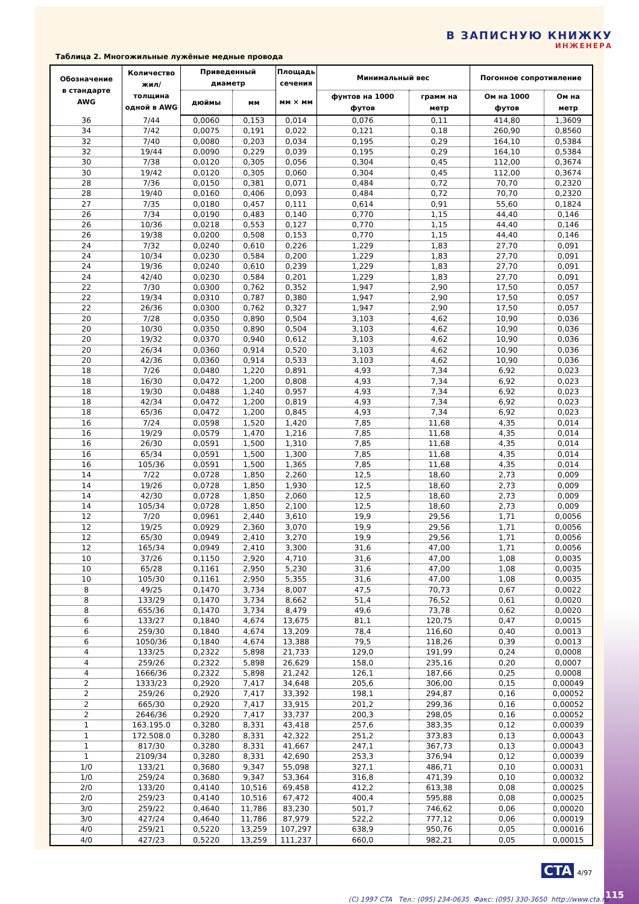В ЗАПИСНУЮ КНИЖКУ
ИНЖЕНЕРА
Таблица 2. Многожильные лужёные медные провода
| Обозначение в стандарте AWG | Количество жил/толщина одной в AWG | Приведенный диаметр | | Площадь сечения | Минимальный вес | | Погонное сопротивление | |
| --- | --- | --- | --- | --- | --- | --- | --- | --- |
| | | дюймы | мм | мм × мм | фунтов на 1000 футов | грамм на метр | Ом на 1000 футов | Ом на метр |
| 36 | 7/44 | 0,0060 | 0,153 | 0,014 | 0,076 | 0,11 | 414,80 | 1,3609 |
| 34 | 7/42 | 0,0075 | 0,191 | 0,022 | 0,121 | 0,18 | 260,90 | 0,8560 |
| 32 | 7/40 | 0,0080 | 0,203 | 0,034 | 0,195 | 0,29 | 164,10 | 0,5384 |
| 32 | 19/44 | 0,0090 | 0,229 | 0,039 | 0,195 | 0,29 | 164,10 | 0,5384 |
| 30 | 7/38 | 0,0120 | 0,305 | 0,056 | 0,304 | 0,45 | 112,00 | 0,3674 |
| 30 | 19/42 | 0,0120 | 0,305 | 0,060 | 0,304 | 0,45 | 112,00 | 0,3674 |
| 28 | 7/36 | 0,0150 | 0,381 | 0,071 | 0,484 | 0,72 | 70,70 | 0,2320 |
| 28 | 19/40 | 0,0160 | 0,406 | 0,093 | 0,484 | 0,72 | 70,70 | 0,2320 |
| 27 | 7/35 | 0,0180 | 0,457 | 0,111 | 0,614 | 0,91 | 55,60 | 0,1824 |
| 26 | 7/34 | 0,0190 | 0,483 | 0,140 | 0,770 | 1,15 | 44,40 | 0,146 |
| 26 | 10/36 | 0,0218 | 0,553 | 0,127 | 0,770 | 1,15 | 44,40 | 0,146 |
| 26 | 19/38 | 0,0200 | 0,508 | 0,153 | 0,770 | 1,15 | 44,40 | 0,146 |
| 24 | 7/32 | 0,0240 | 0,610 | 0,226 | 1,229 | 1,83 | 27,70 | 0,091 |
| 24 | 10/34 | 0,0230 | 0,584 | 0,200 | 1,229 | 1,83 | 27,70 | 0,091 |
| 24 | 19/36 | 0,0240 | 0,610 | 0,239 | 1,229 | 1,83 | 27,70 | 0,091 |
| 24 | 42/40 | 0,0230 | 0,584 | 0,201 | 1,229 | 1,83 | 27,70 | 0,091 |
| 22 | 7/30 | 0,0300 | 0,762 | 0,352 | 1,947 | 2,90 | 17,50 | 0,057 |
| 22 | 19/34 | 0,0310 | 0,787 | 0,380 | 1,947 | 2,90 | 17,50 | 0,057 |
| 22 | 26/36 | 0,0300 | 0,762 | 0,327 | 1,947 | 2,90 | 17,50 | 0,057 |
| 20 | 7/28 | 0,0350 | 0,890 | 0,504 | 3,103 | 4,62 | 10,90 | 0,036 |
| 20 | 10/30 | 0,0350 | 0,890 | 0,504 | 3,103 | 4,62 | 10,90 | 0,036 |
| 20 | 19/32 | 0,0370 | 0,940 | 0,612 | 3,103 | 4,62 | 10,90 | 0,036 |
| 20 | 26/34 | 0,0360 | 0,914 | 0,520 | 3,103 | 4,62 | 10,90 | 0,036 |
| 20 | 42/36 | 0,0360 | 0,914 | 0,533 | 3,103 | 4,62 | 10,90 | 0,036 |
| 18 | 7/26 | 0,0480 | 1,220 | 0,891 | 4,93 | 7,34 | 6,92 | 0,023 |
| 18 | 16/30 | 0,0472 | 1,200 | 0,808 | 4,93 | 7,34 | 6,92 | 0,023 |
| 18 | 19/30 | 0,0488 | 1,240 | 0,957 | 4,93 | 7,34 | 6,92 | 0,023 |
| 18 | 42/34 | 0,0472 | 1,200 | 0,819 | 4,93 | 7,34 | 6,92 | 0,023 |
| 18 | 65/36 | 0,0472 | 1,200 | 0,845 | 4,93 | 7,34 | 6,92 | 0,023 |
| 16 | 7/24 | 0,0598 | 1,520 | 1,420 | 7,85 | 11,68 | 4,35 | 0,014 |
| 16 | 19/29 | 0,0579 | 1,470 | 1,216 | 7,85 | 11,68 | 4,35 | 0,014 |
| 16 | 26/30 | 0,0591 | 1,500 | 1,310 | 7,85 | 11,68 | 4,35 | 0,014 |
| 16 | 65/34 | 0,0591 | 1,500 | 1,300 | 7,85 | 11,68 | 4,35 | 0,014 |
| 16 | 105/36 | 0,0591 | 1,500 | 1,365 | 7,85 | 11,68 | 4,35 | 0,014 |
| 14 | 7/22 | 0,0728 | 1,850 | 2,260 | 12,5 | 18,60 | 2,73 | 0,009 |
| 14 | 19/26 | 0,0728 | 1,850 | 1,930 | 12,5 | 18,60 | 2,73 | 0,009 |
| 14 | 42/30 | 0,0728 | 1,850 | 2,060 | 12,5 | 18,60 | 2,73 | 0,009 |
| 14 | 105/34 | 0,0728 | 1,850 | 2,100 | 12,5 | 18,60 | 2,73 | 0,009 |
| 12 | 7/20 | 0,0961 | 2,440 | 3,610 | 19,9 | 29,56 | 1,71 | 0,0056 |
| 12 | 19/25 | 0,0929 | 2,360 | 3,070 | 19,9 | 29,56 | 1,71 | 0,0056 |
| 12 | 65/30 | 0,0949 | 2,410 | 3,270 | 19,9 | 29,56 | 1,71 | 0,0056 |
| 12 | 165/34 | 0,0949 | 2,410 | 3,300 | 31,6 | 47,00 | 1,71 | 0,0056 |
| 10 | 37/26 | 0,1150 | 2,920 | 4,710 | 31,6 | 47,00 | 1,08 | 0,0035 |
| 10 | 65/28 | 0,1161 | 2,950 | 5,230 | 31,6 | 47,00 | 1,08 | 0,0035 |
| 10 | 105/30 | 0,1161 | 2,950 | 5,355 | 31,6 | 47,00 | 1,08 | 0,0035 |
| 8 | 49/25 | 0,1470 | 3,734 | 8,007 | 47,5 | 70,73 | 0,67 | 0,0022 |
| 8 | 133/29 | 0,1470 | 3,734 | 8,662 | 51,4 | 76,52 | 0,61 | 0,0020 |
| 8 | 655/36 | 0,1470 | 3,734 | 8,479 | 49,6 | 73,78 | 0,62 | 0,0020 |
| 6 | 133/27 | 0,1840 | 4,674 | 13,675 | 81,1 | 120,75 | 0,47 | 0,0015 |
| 6 | 259/30 | 0,1840 | 4,674 | 13,209 | 78,4 | 116,60 | 0,40 | 0,0013 |
| 6 | 1050/36 | 0,1840 | 4,674 | 13,388 | 79,5 | 118,26 | 0,39 | 0,0013 |
| 4 | 133/25 | 0,2322 | 5,898 | 21,733 | 129,0 | 191,99 | 0,24 | 0,0008 |
| 4 | 259/26 | 0,2322 | 5,898 | 26,629 | 158,0 | 235,16 | 0,20 | 0,0007 |
| 4 | 1666/36 | 0,2322 | 5,898 | 21,242 | 126,1 | 187,66 | 0,25 | 0,0008 |
| 2 | 1333/23 | 0,2920 | 7,417 | 34,648 | 205,6 | 306,00 | 0,15 | 0,00049 |
| 2 | 259/26 | 0,2920 | 7,417 | 33,392 | 198,1 | 294,87 | 0,16 | 0,00052 |
| 2 | 665/30 | 0,2920 | 7,417 | 33,915 | 201,2 | 299,36 | 0,16 | 0,00052 |
| 2 | 2646/36 | 0,2920 | 7,417 | 33,737 | 200,3 | 298,05 | 0,16 | 0,00052 |
| 1 | 163.195.0 | 0,3280 | 8,331 | 43,418 | 257,6 | 383,35 | 0,12 | 0,00039 |
| 1 | 172.508.0 | 0,3280 | 8,331 | 42,322 | 251,2 | 373,83 | 0,13 | 0,00043 |
| 1 | 817/30 | 0,3280 | 8,331 | 41,667 | 247,1 | 367,73 | 0,13 | 0,00043 |
| 1 | 2109/34 | 0,3280 | 8,331 | 42,690 | 253,3 | 376,94 | 0,12 | 0,00039 |
| 1/0 | 133/21 | 0,3680 | 9,347 | 55,098 | 327,1 | 486,71 | 0,10 | 0,00031 |
| 1/0 | 259/24 | 0,3680 | 9,347 | 53,364 | 316,8 | 471,39 | 0,10 | 0,00032 |
| 2/0 | 133/20 | 0,4140 | 10,516 | 69,458 | 412,2 | 613,38 | 0,08 | 0,00025 |
| 2/0 | 259/23 | 0,4140 | 10,516 | 67,472 | 400,4 | 595,88 | 0,08 | 0,00025 |
| 3/0 | 259/22 | 0,4640 | 11,786 | 83,230 | 501,7 | 746,62 | 0,06 | 0,00020 |
| 3/0 | 427/24 | 0,4640 | 11,786 | 87,979 | 522,2 | 777,12 | 0,06 | 0,00019 |
| 4/0 | 259/21 | 0,5220 | 13,259 | 107,297 | 638,9 | 950,76 | 0,05 | 0,00016 |
| 4/0 | 427/23 | 0,5220 | 13,259 | 111,237 | 660,0 | 982,21 | 0,05 | 0,00015 |
CTA 4/97
115
(C) 1997 CTA Тел.: (095) 234-0635 Факс: (095) 330-3650 http://www.cta.ru